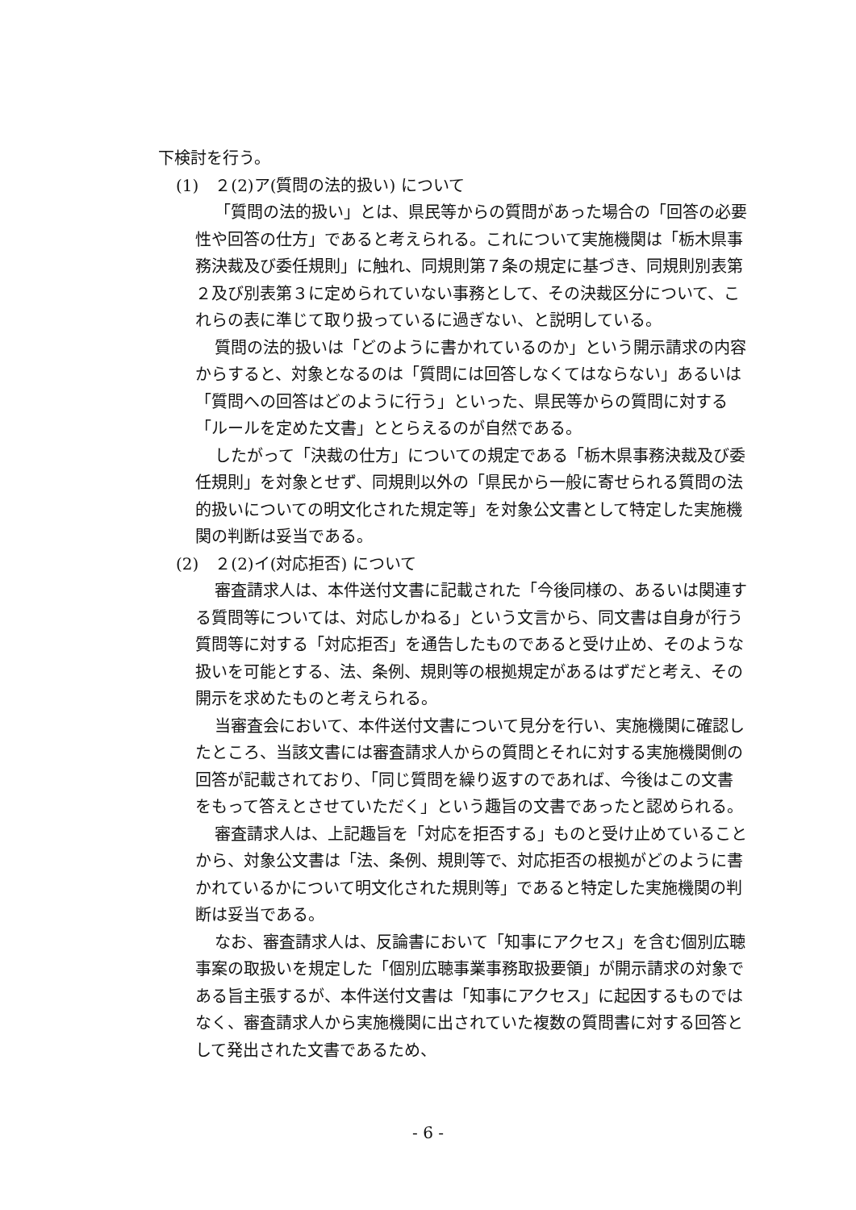下検討を行う。
(1)　２(2)ア(質問の法的扱い) について
「質問の法的扱い」とは、県民等からの質問があった場合の「回答の必要性や回答の仕方」であると考えられる。これについて実施機関は「栃木県事務決裁及び委任規則」に触れ、同規則第７条の規定に基づき、同規則別表第２及び別表第３に定められていない事務として、その決裁区分について、これらの表に準じて取り扱っているに過ぎない、と説明している。
質問の法的扱いは「どのように書かれているのか」という開示請求の内容からすると、対象となるのは「質問には回答しなくてはならない」あるいは「質問への回答はどのように行う」といった、県民等からの質問に対する「ルールを定めた文書」ととらえるのが自然である。
したがって「決裁の仕方」についての規定である「栃木県事務決裁及び委任規則」を対象とせず、同規則以外の「県民から一般に寄せられる質問の法的扱いについての明文化された規定等」を対象公文書として特定した実施機関の判断は妥当である。
(2)　２(2)イ(対応拒否) について
審査請求人は、本件送付文書に記載された「今後同様の、あるいは関連する質問等については、対応しかねる」という文言から、同文書は自身が行う質問等に対する「対応拒否」を通告したものであると受け止め、そのような扱いを可能とする、法、条例、規則等の根拠規定があるはずだと考え、その開示を求めたものと考えられる。
当審査会において、本件送付文書について見分を行い、実施機関に確認したところ、当該文書には審査請求人からの質問とそれに対する実施機関側の回答が記載されており、「同じ質問を繰り返すのであれば、今後はこの文書をもって答えとさせていただく」という趣旨の文書であったと認められる。
審査請求人は、上記趣旨を「対応を拒否する」ものと受け止めていることから、対象公文書は「法、条例、規則等で、対応拒否の根拠がどのように書かれているかについて明文化された規則等」であると特定した実施機関の判断は妥当である。
なお、審査請求人は、反論書において「知事にアクセス」を含む個別広聴事案の取扱いを規定した「個別広聴事業事務取扱要領」が開示請求の対象である旨主張するが、本件送付文書は「知事にアクセス」に起因するものではなく、審査請求人から実施機関に出されていた複数の質問書に対する回答として発出された文書であるため、
- 6 -